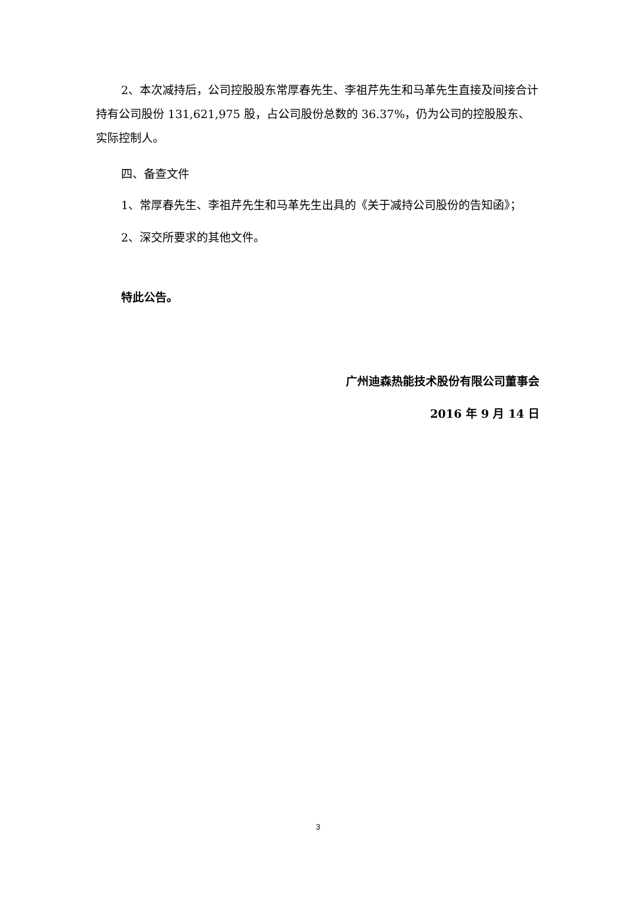2、本次减持后，公司控股股东常厚春先生、李祖芹先生和马革先生直接及间接合计持有公司股份 131,621,975 股，占公司股份总数的 36.37%，仍为公司的控股股东、实际控制人。
四、备查文件
1、常厚春先生、李祖芹先生和马革先生出具的《关于减持公司股份的告知函》；
2、深交所要求的其他文件。
特此公告。
广州迪森热能技术股份有限公司董事会
2016 年 9 月 14 日
3